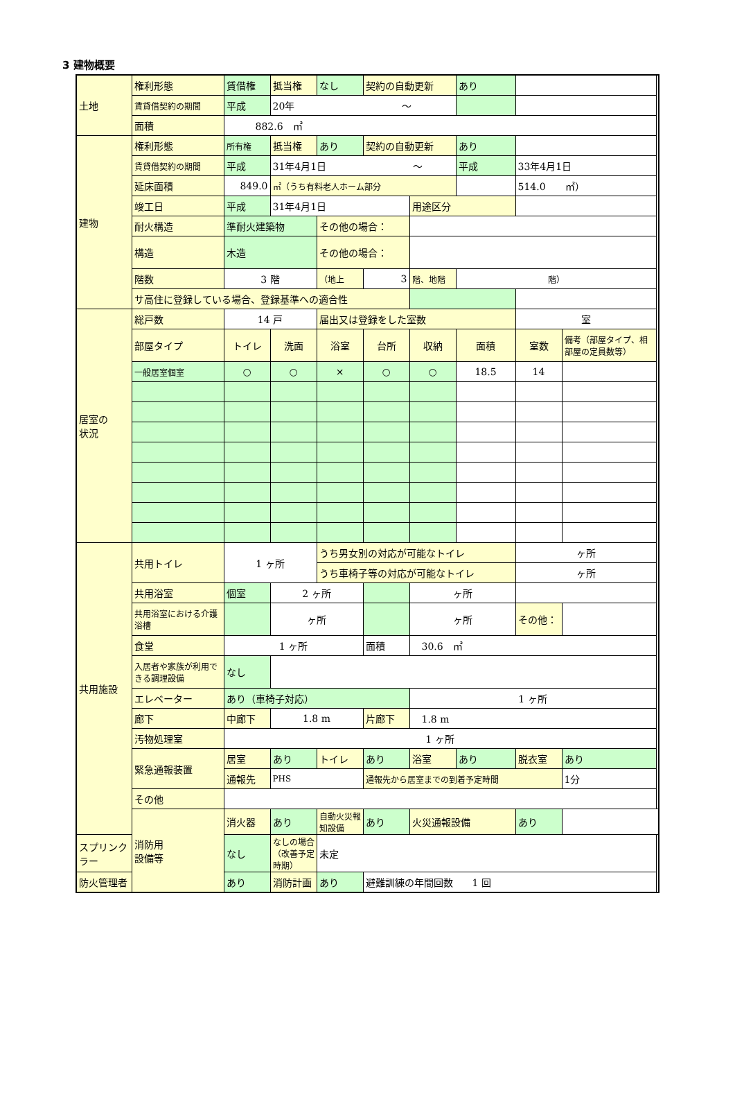3 建物概要
| 土地 | 権利形態 | 賃借権 | 抵当権 | なし | 契約の自動更新 | | あり | | |
| | 賃貸借契約の期間 | 平成 | 20年 ～ | | | | | | |
| | 面積 | 882.6 ㎡ | | | | | | | |
| 建物 | 権利形態 | 所有権 | 抵当権 | あり | 契約の自動更新 | | あり | | |
| | 賃貸借契約の期間 | 平成 | 31年4月1日 ～ | | | | 平成 | 33年4月1日 | |
| | 延床面積 | 849.0 | ㎡（うち有料老人ホーム部分 | | | | | 514.0 ㎡） | |
| | 竣工日 | 平成 | 31年4月1日 | | | 用途区分 | | | |
| | 耐火構造 | 準耐火建築物 | | その他の場合： | | | | | |
| | 構造 | 木造 | | その他の場合： | | | | | |
| | 階数 | 3 階 | | （地上 | 3 | 階、地階 | 階） | | |
| | サ高住に登録している場合、登録基準への適合性 | | | | | | | | |
| 居室の 状況 | 総戸数 | 14 戸 | | 届出又は登録をした室数 | | | | 室 | |
| | 部屋タイプ | トイレ | 洗面 | 浴室 | 台所 | 収納 | 面積 | 室数 | 備考（部屋タイプ、相部屋の定員数等） |
| | 一般居室個室 | ○ | ○ | × | ○ | ○ | 18.5 | 14 | |
| 共用施設 | 共用トイレ | 1 ヶ所 | | うち男女別の対応が可能なトイレ | | | | ヶ所 | |
| | | | | うち車椅子等の対応が可能なトイレ | | | | ヶ所 | |
| | 共用浴室 | 個室 | 2 ヶ所 | | | ヶ所 | | | |
| | 共用浴室における介護浴槽 | | ヶ所 | | | ヶ所 | | その他： | |
| | 食堂 | 1 ヶ所 | | | 面積 | 30.6 ㎡ | | | |
| | 入居者や家族が利用できる調理設備 | なし | | | | | | | |
| | エレベーター | あり（車椅子対応） | | | | 1 ヶ所 | | | |
| | 廊下 | 中廊下 | 1.8 m | | 片廊下 | 1.8 m | | | |
| | 汚物処理室 | 1 ヶ所 | | | | | | | |
| | 緊急通報装置 | 居室 | あり | トイレ | あり | 浴室 | あり | 脱衣室 | あり |
| | | 通報先 | PHS | | 通報先から居室までの到着予定時間 | | | | 1分 |
| | その他 | | | | | | | | |
| | 消防用 設備等 | 消火器 | あり | 自動火災報知設備 | あり | 火災通報設備 | | あり | |
| スプリンクラー | | なし | なしの場合（改善予定時期） | 未定 | | | | | |
| 防火管理者 | | あり | 消防計画 | あり | 避難訓練の年間回数 1 回 | | | | |